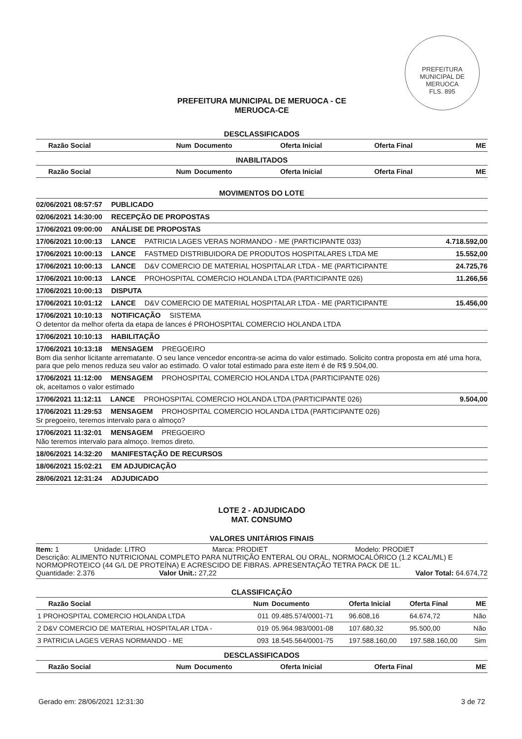PREFEITURA MUNICIPAL DE MERUOCA
FLS. 895
PREFEITURA MUNICIPAL DE MERUOCA - CE
MERUOCA-CE
DESCLASSIFICADOS
| Razão Social | Num | Documento | Oferta Inicial | Oferta Final | ME |
| --- | --- | --- | --- | --- | --- |
INABILITADOS
| Razão Social | Num | Documento | Oferta Inicial | Oferta Final | ME |
| --- | --- | --- | --- | --- | --- |
MOVIMENTOS DO LOTE
02/06/2021 08:57:57 PUBLICADO
02/06/2021 14:30:00 RECEPÇÃO DE PROPOSTAS
17/06/2021 09:00:00 ANÁLISE DE PROPOSTAS
17/06/2021 10:00:13 LANCE PATRICIA LAGES VERAS NORMANDO - ME (PARTICIPANTE 033) 4.718.592,00
17/06/2021 10:00:13 LANCE FASTMED DISTRIBUIDORA DE PRODUTOS HOSPITALARES LTDA ME 15.552,00
17/06/2021 10:00:13 LANCE D&V COMERCIO DE MATERIAL HOSPITALAR LTDA - ME (PARTICIPANTE 24.725,76
17/06/2021 10:00:13 LANCE PROHOSPITAL COMERCIO HOLANDA LTDA (PARTICIPANTE 026) 11.266,56
17/06/2021 10:00:13 DISPUTA
17/06/2021 10:01:12 LANCE D&V COMERCIO DE MATERIAL HOSPITALAR LTDA - ME (PARTICIPANTE 15.456,00
17/06/2021 10:10:13 NOTIFICAÇÃO SISTEMA
O detentor da melhor oferta da etapa de lances é PROHOSPITAL COMERCIO HOLANDA LTDA
17/06/2021 10:10:13 HABILITAÇÃO
17/06/2021 10:13:18 MENSAGEM PREGOEIRO
Bom dia senhor licitante arrematante. O seu lance vencedor encontra-se acima do valor estimado. Solicito contra proposta em até uma hora, para que pelo menos reduza seu valor ao estimado. O valor total estimado para este item é de R$ 9.504,00.
17/06/2021 11:12:00 MENSAGEM PROHOSPITAL COMERCIO HOLANDA LTDA (PARTICIPANTE 026)
ok, aceitamos o valor estimado
17/06/2021 11:12:11 LANCE PROHOSPITAL COMERCIO HOLANDA LTDA (PARTICIPANTE 026) 9.504,00
17/06/2021 11:29:53 MENSAGEM PROHOSPITAL COMERCIO HOLANDA LTDA (PARTICIPANTE 026)
Sr pregoeiro, teremos intervalo para o almoço?
17/06/2021 11:32:01 MENSAGEM PREGOEIRO
Não teremos intervalo para almoço. Iremos direto.
18/06/2021 14:32:20 MANIFESTAÇÃO DE RECURSOS
18/06/2021 15:02:21 EM ADJUDICAÇÃO
28/06/2021 12:31:24 ADJUDICADO
LOTE 2 - ADJUDICADO
MAT. CONSUMO
VALORES UNITÁRIOS FINAIS
Item: 1 Unidade: LITRO Marca: PRODIET Modelo: PRODIET
Descrição: ALIMENTO NUTRICIONAL COMPLETO PARA NUTRIÇÃO ENTERAL OU ORAL, NORMOCALÓRICO (1.2 KCAL/ML) E NORMOPROTEICO (44 G/L DE PROTEÍNA) E ACRESCIDO DE FIBRAS. APRESENTAÇÃO TETRA PACK DE 1L.
Quantidade: 2.376 Valor Unit.: 27,22 Valor Total: 64.674,72
CLASSIFICAÇÃO
| Razão Social | Num | Documento | Oferta Inicial | Oferta Final | ME |
| --- | --- | --- | --- | --- | --- |
| 1 PROHOSPITAL COMERCIO HOLANDA LTDA | 011 | 09.485.574/0001-71 | 96.608,16 | 64.674,72 | Não |
| 2 D&V COMERCIO DE MATERIAL HOSPITALAR LTDA - | 019 | 05.964.983/0001-08 | 107.680,32 | 95.500,00 | Não |
| 3 PATRICIA LAGES VERAS NORMANDO - ME | 093 | 18.545.564/0001-75 | 197.588.160,00 | 197.588.160,00 | Sim |
DESCLASSIFICADOS
| Razão Social | Num | Documento | Oferta Inicial | Oferta Final | ME |
| --- | --- | --- | --- | --- | --- |
Gerado em: 28/06/2021 12:31:30 3 de 72